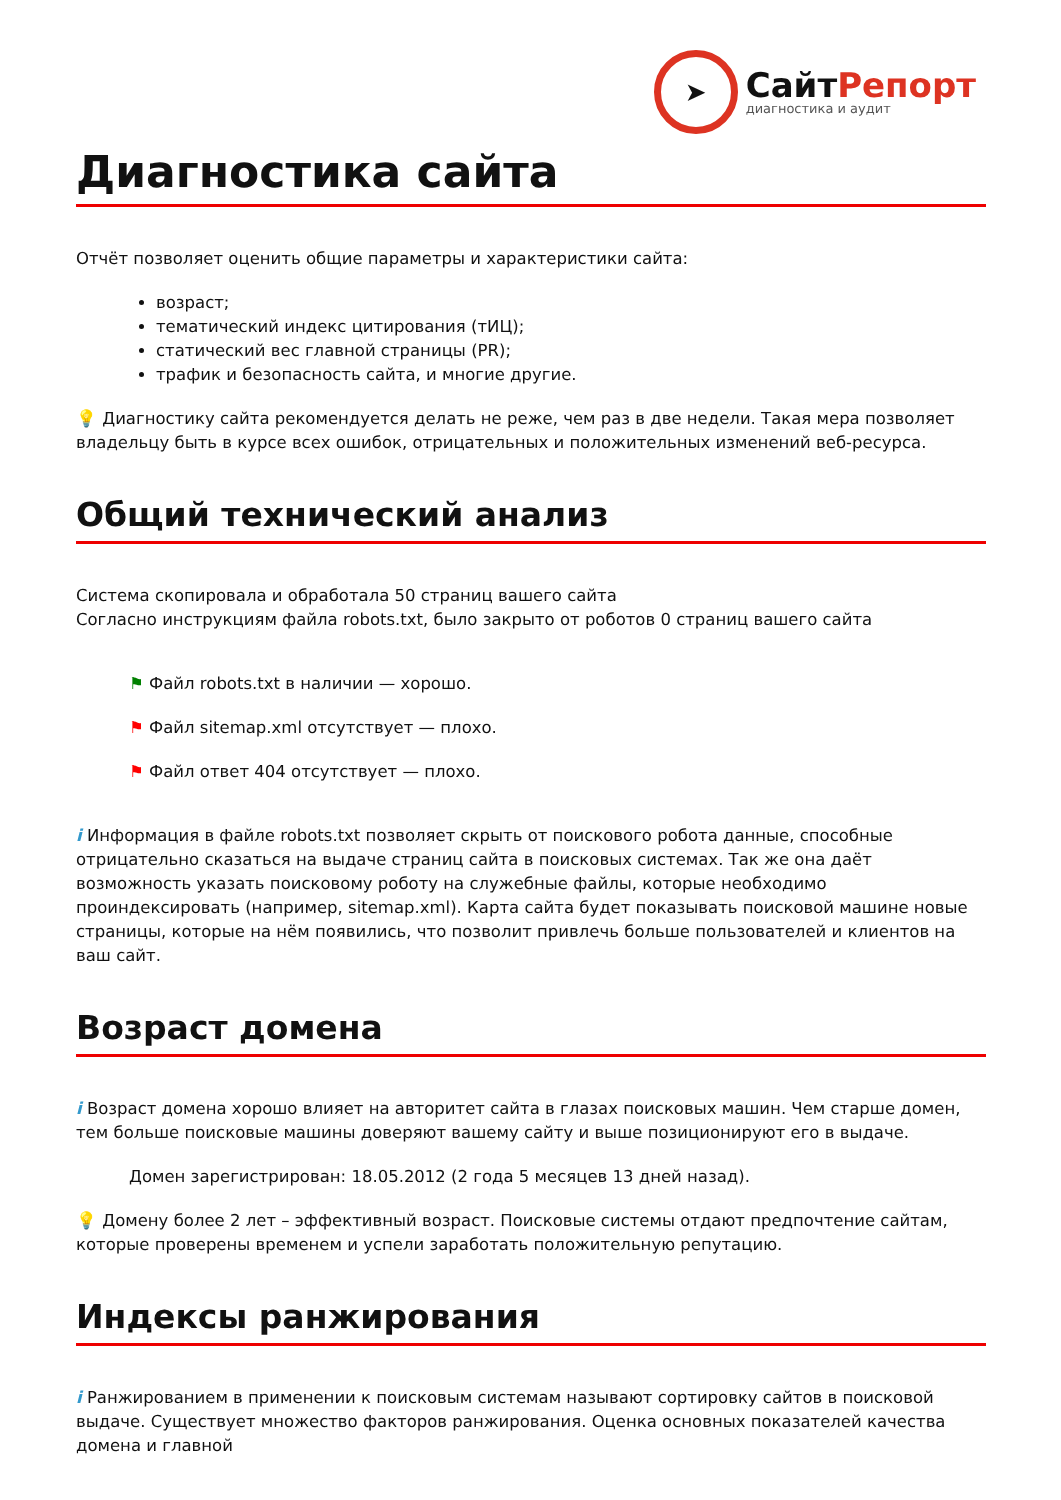➤
СайтРепорт
диагностика и аудит
Диагностика сайта
Отчёт позволяет оценить общие параметры и характеристики сайта:
возраст;
тематический индекс цитирования (тИЦ);
статический вес главной страницы (PR);
трафик и безопасность сайта, и многие другие.
💡 Диагностику сайта рекомендуется делать не реже, чем раз в две недели. Такая мера позволяет владельцу быть в курсе всех ошибок, отрицательных и положительных изменений веб-ресурса.
Общий технический анализ
Система скопировала и обработала 50 страниц вашего сайта
Согласно инструкциям файла robots.txt, было закрыто от роботов 0 страниц вашего сайта
⚑ Файл robots.txt в наличии — хорошо.
⚑ Файл sitemap.xml отсутствует — плохо.
⚑ Файл ответ 404 отсутствует — плохо.
i Информация в файле robots.txt позволяет скрыть от поискового робота данные, способные отрицательно сказаться на выдаче страниц сайта в поисковых системах. Так же она даёт возможность указать поисковому роботу на служебные файлы, которые необходимо проиндексировать (например, sitemap.xml). Карта сайта будет показывать поисковой машине новые страницы, которые на нём появились, что позволит привлечь больше пользователей и клиентов на ваш сайт.
Возраст домена
i Возраст домена хорошо влияет на авторитет сайта в глазах поисковых машин. Чем старше домен, тем больше поисковые машины доверяют вашему сайту и выше позиционируют его в выдаче.
Домен зарегистрирован: 18.05.2012 (2 года 5 месяцев 13 дней назад).
💡 Домену более 2 лет – эффективный возраст. Поисковые системы отдают предпочтение сайтам, которые проверены временем и успели заработать положительную репутацию.
Индексы ранжирования
i Ранжированием в применении к поисковым системам называют сортировку сайтов в поисковой выдаче. Существует множество факторов ранжирования. Оценка основных показателей качества домена и главной